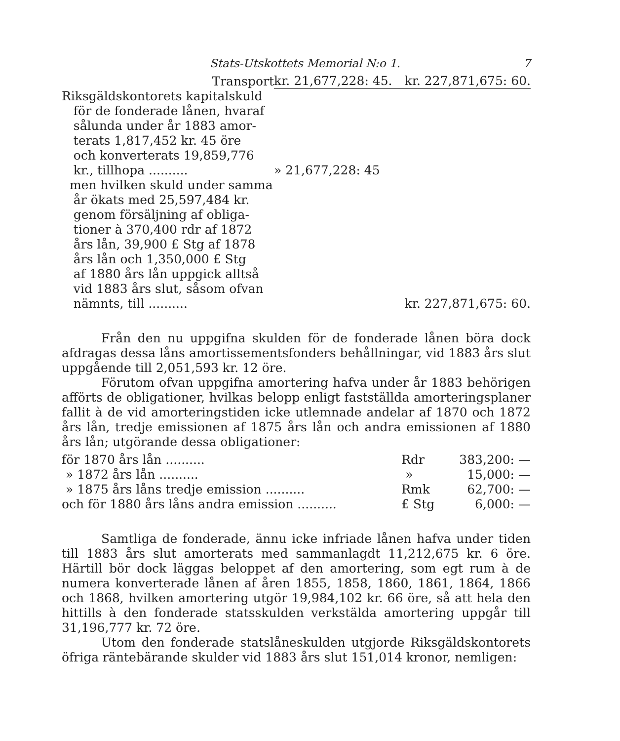Stats-Utskottets Memorial N:o 1. 7
| Transport | kr. 21,677,228: 45. | kr. 227,871,675: 60. |
| Riksgäldskontorets kapitalskuld för de fonderade lånen, hvaraf sålunda under år 1883 amor- terats 1,817,452 kr. 45 öre och konverterats 19,859,776 kr., tillhopa .......... | » 21,677,228: 45 | |
| men hvilken skuld under samma år ökats med 25,597,484 kr. genom försäljning af obliga- tioner à 370,400 rdr af 1872 års lån, 39,900 £ Stg af 1878 års lån och 1,350,000 £ Stg af 1880 års lån uppgick alltså vid 1883 års slut, såsom ofvan nämnts, till .......... | | kr. 227,871,675: 60. |
Från den nu uppgifna skulden för de fonderade lånen böra dock afdragas dessa låns amortissementsfonders behållningar, vid 1883 års slut uppgående till 2,051,593 kr. 12 öre.
Förutom ofvan uppgifna amortering hafva under år 1883 behörigen afförts de obligationer, hvilkas belopp enligt fastställda amorteringsplaner fallit à de vid amorteringstiden icke utlemnade andelar af 1870 och 1872 års lån, tredje emissionen af 1875 års lån och andra emissionen af 1880 års lån; utgörande dessa obligationer:
| för 1870 års lån .......... | Rdr | 383,200: — |
| » 1872 års lån .......... | » | 15,000: — |
| » 1875 års låns tredje emission .......... | Rmk | 62,700: — |
| och för 1880 års låns andra emission .......... | £ Stg | 6,000: — |
Samtliga de fonderade, ännu icke infriade lånen hafva under tiden till 1883 års slut amorterats med sammanlagdt 11,212,675 kr. 6 öre. Härtill bör dock läggas beloppet af den amortering, som egt rum à de numera konverterade lånen af åren 1855, 1858, 1860, 1861, 1864, 1866 och 1868, hvilken amortering utgör 19,984,102 kr. 66 öre, så att hela den hittills à den fonderade statsskulden verkstälda amortering uppgår till 31,196,777 kr. 72 öre.
Utom den fonderade statslåneskulden utgjorde Riksgäldskontorets öfriga räntebärande skulder vid 1883 års slut 151,014 kronor, nemligen: